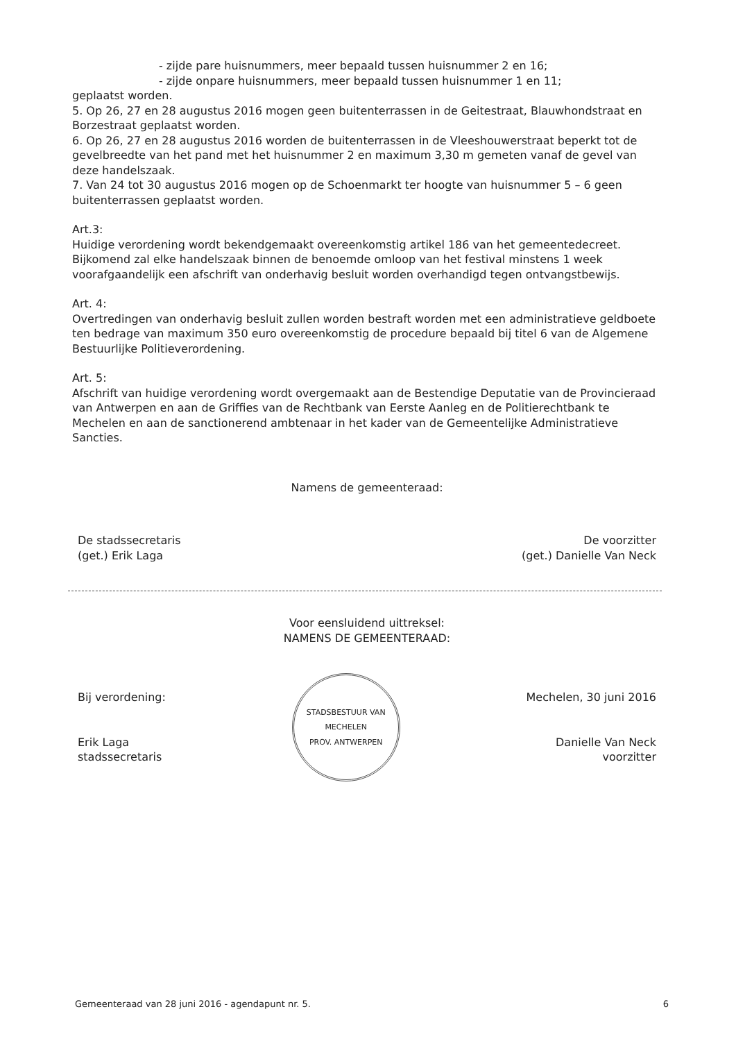- zijde pare huisnummers, meer bepaald tussen huisnummer 2 en 16;
- zijde onpare huisnummers, meer bepaald tussen huisnummer 1 en 11;
geplaatst worden.
5. Op 26, 27 en 28 augustus 2016 mogen geen buitenterrassen in de Geitestraat, Blauwhondstraat en Borzestraat geplaatst worden.
6. Op 26, 27 en 28 augustus 2016 worden de buitenterrassen in de Vleeshouwerstraat beperkt tot de gevelbreedte van het pand met het huisnummer 2 en maximum 3,30 m gemeten vanaf de gevel van deze handelszaak.
7. Van 24 tot 30 augustus 2016 mogen op de Schoenmarkt ter hoogte van huisnummer 5 – 6 geen buitenterrassen geplaatst worden.
Art.3:
Huidige verordening wordt bekendgemaakt overeenkomstig artikel 186 van het gemeentedecreet. Bijkomend zal elke handelszaak binnen de benoemde omloop van het festival minstens 1 week voorafgaandelijk een afschrift van onderhavig besluit worden overhandigd tegen ontvangstbewijs.
Art. 4:
Overtredingen van onderhavig besluit zullen worden bestraft worden met een administratieve geldboete ten bedrage van maximum 350 euro overeenkomstig de procedure bepaald bij titel 6 van de Algemene Bestuurlijke Politieverordening.
Art. 5:
Afschrift van huidige verordening wordt overgemaakt aan de Bestendige Deputatie van de Provincieraad van Antwerpen en aan de Griffies van de Rechtbank van Eerste Aanleg en de Politierechtbank te Mechelen en aan de sanctionerend ambtenaar in het kader van de Gemeentelijke Administratieve Sancties.
Namens de gemeenteraad:
De stadssecretaris
(get.) Erik Laga
De voorzitter
(get.) Danielle Van Neck
Voor eensluidend uittreksel:
NAMENS DE GEMEENTERAAD:
Bij verordening:
Erik Laga
stadssecretaris
STADSBESTUUR VAN MECHELEN
PROV. ANTWERPEN
Mechelen, 30 juni 2016
Danielle Van Neck
voorzitter
Gemeenteraad van 28 juni 2016 - agendapunt nr. 5. 6